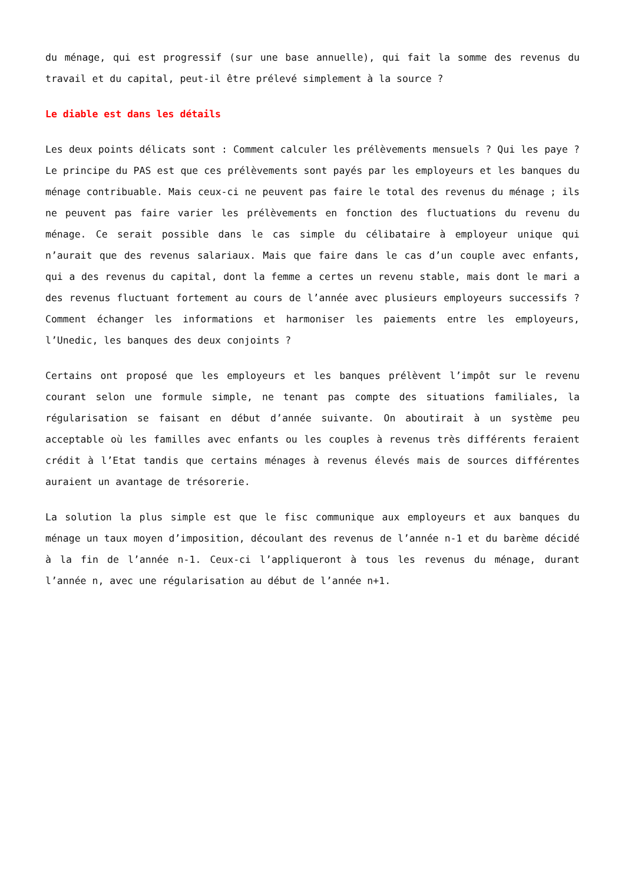du ménage, qui est progressif (sur une base annuelle), qui fait la somme des revenus du travail et du capital, peut-il être prélevé simplement à la source ?
Le diable est dans les détails
Les deux points délicats sont : Comment calculer les prélèvements mensuels ? Qui les paye ? Le principe du PAS est que ces prélèvements sont payés par les employeurs et les banques du ménage contribuable. Mais ceux-ci ne peuvent pas faire le total des revenus du ménage ; ils ne peuvent pas faire varier les prélèvements en fonction des fluctuations du revenu du ménage. Ce serait possible dans le cas simple du célibataire à employeur unique qui n’aurait que des revenus salariaux. Mais que faire dans le cas d’un couple avec enfants, qui a des revenus du capital, dont la femme a certes un revenu stable, mais dont le mari a des revenus fluctuant fortement au cours de l’année avec plusieurs employeurs successifs ? Comment échanger les informations et harmoniser les paiements entre les employeurs, l’Unedic, les banques des deux conjoints ?
Certains ont proposé que les employeurs et les banques prélèvent l’impôt sur le revenu courant selon une formule simple, ne tenant pas compte des situations familiales, la régularisation se faisant en début d’année suivante. On aboutirait à un système peu acceptable où les familles avec enfants ou les couples à revenus très différents feraient crédit à l’Etat tandis que certains ménages à revenus élevés mais de sources différentes auraient un avantage de trésorerie.
La solution la plus simple est que le fisc communique aux employeurs et aux banques du ménage un taux moyen d’imposition, découlant des revenus de l’année n-1 et du barème décidé à la fin de l’année n-1. Ceux-ci l’appliqueront à tous les revenus du ménage, durant l’année n, avec une régularisation au début de l’année n+1.